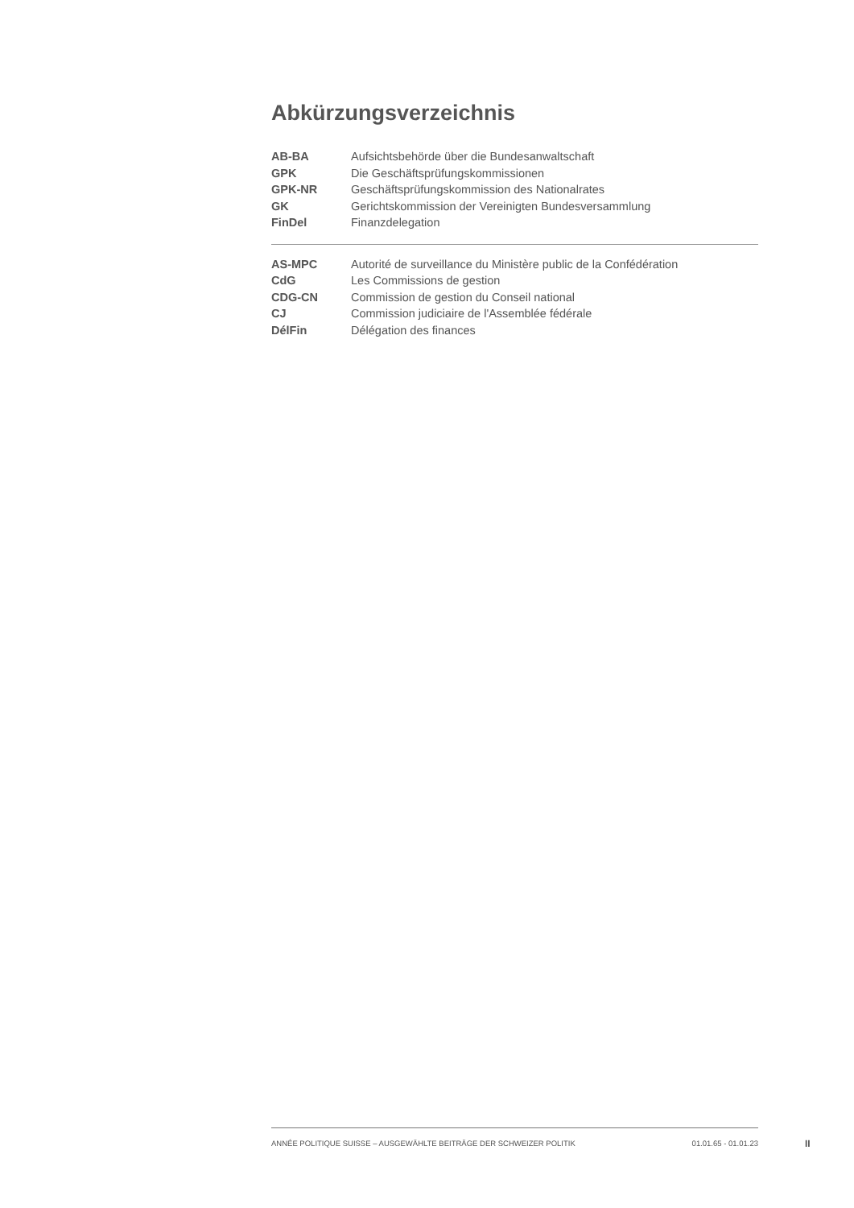Abkürzungsverzeichnis
AB-BA Aufsichtsbehörde über die Bundesanwaltschaft
GPK Die Geschäftsprüfungskommissionen
GPK-NR Geschäftsprüfungskommission des Nationalrates
GK Gerichtskommission der Vereinigten Bundesversammlung
FinDel Finanzdelegation
AS-MPC Autorité de surveillance du Ministère public de la Confédération
CdG Les Commissions de gestion
CDG-CN Commission de gestion du Conseil national
CJ Commission judiciaire de l'Assemblée fédérale
DélFin Délégation des finances
ANNÉE POLITIQUE SUISSE – AUSGEWÄHLTE BEITRÄGE DER SCHWEIZER POLITIK 01.01.65 - 01.01.23
II